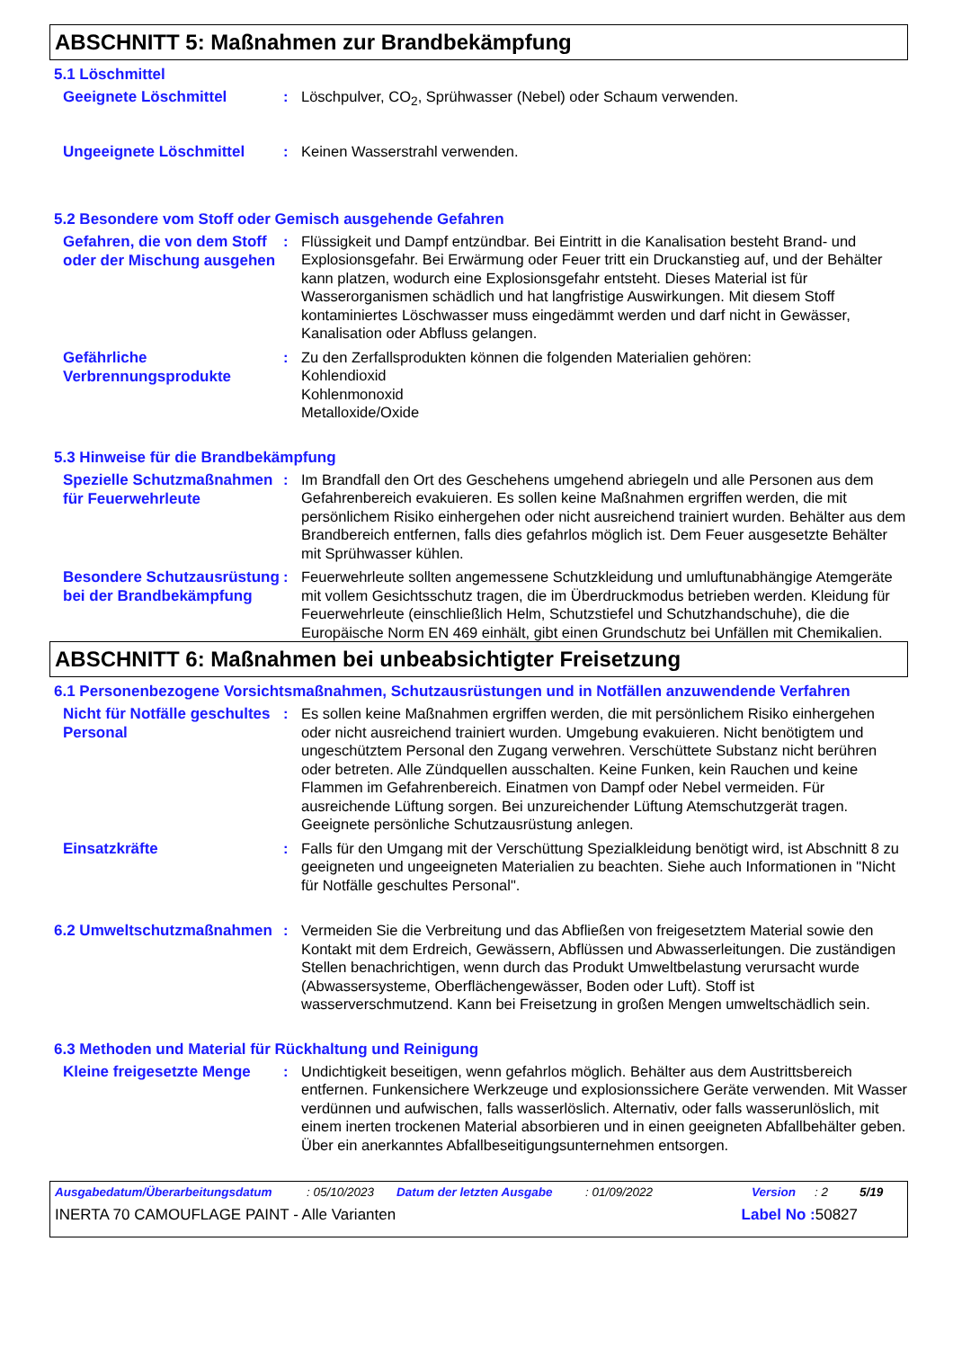ABSCHNITT 5: Maßnahmen zur Brandbekämpfung
5.1 Löschmittel
Geeignete Löschmittel
: Löschpulver, CO<sub>2</sub>, Sprühwasser (Nebel) oder Schaum verwenden.
Ungeeignete Löschmittel
: Keinen Wasserstrahl verwenden.
5.2 Besondere vom Stoff oder Gemisch ausgehende Gefahren
Gefahren, die von dem Stoff oder der Mischung ausgehen
: Flüssigkeit und Dampf entzündbar. Bei Eintritt in die Kanalisation besteht Brand- und Explosionsgefahr. Bei Erwärmung oder Feuer tritt ein Druckanstieg auf, und der Behälter kann platzen, wodurch eine Explosionsgefahr entsteht. Dieses Material ist für Wasserorganismen schädlich und hat langfristige Auswirkungen. Mit diesem Stoff kontaminiertes Löschwasser muss eingedämmt werden und darf nicht in Gewässer, Kanalisation oder Abfluss gelangen.
Gefährliche Verbrennungsprodukte
: Zu den Zerfallsprodukten können die folgenden Materialien gehören:
Kohlendioxid
Kohlenmonoxid
Metalloxide/Oxide
5.3 Hinweise für die Brandbekämpfung
Spezielle Schutzmaßnahmen für Feuerwehrleute
: Im Brandfall den Ort des Geschehens umgehend abriegeln und alle Personen aus dem Gefahrenbereich evakuieren. Es sollen keine Maßnahmen ergriffen werden, die mit persönlichem Risiko einhergehen oder nicht ausreichend trainiert wurden. Behälter aus dem Brandbereich entfernen, falls dies gefahrlos möglich ist. Dem Feuer ausgesetzte Behälter mit Sprühwasser kühlen.
Besondere Schutzausrüstung bei der Brandbekämpfung
: Feuerwehrleute sollten angemessene Schutzkleidung und umluftunabhängige Atemgeräte mit vollem Gesichtsschutz tragen, die im Überdruckmodus betrieben werden. Kleidung für Feuerwehrleute (einschließlich Helm, Schutzstiefel und Schutzhandschuhe), die die Europäische Norm EN 469 einhält, gibt einen Grundschutz bei Unfällen mit Chemikalien.
ABSCHNITT 6: Maßnahmen bei unbeabsichtigter Freisetzung
6.1 Personenbezogene Vorsichtsmaßnahmen, Schutzausrüstungen und in Notfällen anzuwendende Verfahren
Nicht für Notfälle geschultes Personal
: Es sollen keine Maßnahmen ergriffen werden, die mit persönlichem Risiko einhergehen oder nicht ausreichend trainiert wurden. Umgebung evakuieren. Nicht benötigtem und ungeschütztem Personal den Zugang verwehren. Verschüttete Substanz nicht berühren oder betreten. Alle Zündquellen ausschalten. Keine Funken, kein Rauchen und keine Flammen im Gefahrenbereich. Einatmen von Dampf oder Nebel vermeiden. Für ausreichende Lüftung sorgen. Bei unzureichender Lüftung Atemschutzgerät tragen. Geeignete persönliche Schutzausrüstung anlegen.
Einsatzkräfte
: Falls für den Umgang mit der Verschüttung Spezialkleidung benötigt wird, ist Abschnitt 8 zu geeigneten und ungeeigneten Materialien zu beachten. Siehe auch Informationen in "Nicht für Notfälle geschultes Personal".
6.2 Umweltschutzmaßnahmen
: Vermeiden Sie die Verbreitung und das Abfließen von freigesetztem Material sowie den Kontakt mit dem Erdreich, Gewässern, Abflüssen und Abwasserleitungen. Die zuständigen Stellen benachrichtigen, wenn durch das Produkt Umweltbelastung verursacht wurde (Abwassersysteme, Oberflächengewässer, Boden oder Luft). Stoff ist wasserverschmutzend. Kann bei Freisetzung in großen Mengen umweltschädlich sein.
6.3 Methoden und Material für Rückhaltung und Reinigung
Kleine freigesetzte Menge
: Undichtigkeit beseitigen, wenn gefahrlos möglich. Behälter aus dem Austrittsbereich entfernen. Funkensichere Werkzeuge und explosionssichere Geräte verwenden. Mit Wasser verdünnen und aufwischen, falls wasserlöslich. Alternativ, oder falls wasserunlöslich, mit einem inerten trockenen Material absorbieren und in einen geeigneten Abfallbehälter geben. Über ein anerkanntes Abfallbeseitigungsunternehmen entsorgen.
Ausgabedatum/Überarbeitungsdatum: 05/10/2023 Datum der letzten Ausgabe: 01/09/2022 Version: 2 5/19
INERTA 70 CAMOUFLAGE PAINT - Alle Varianten Label No : 50827